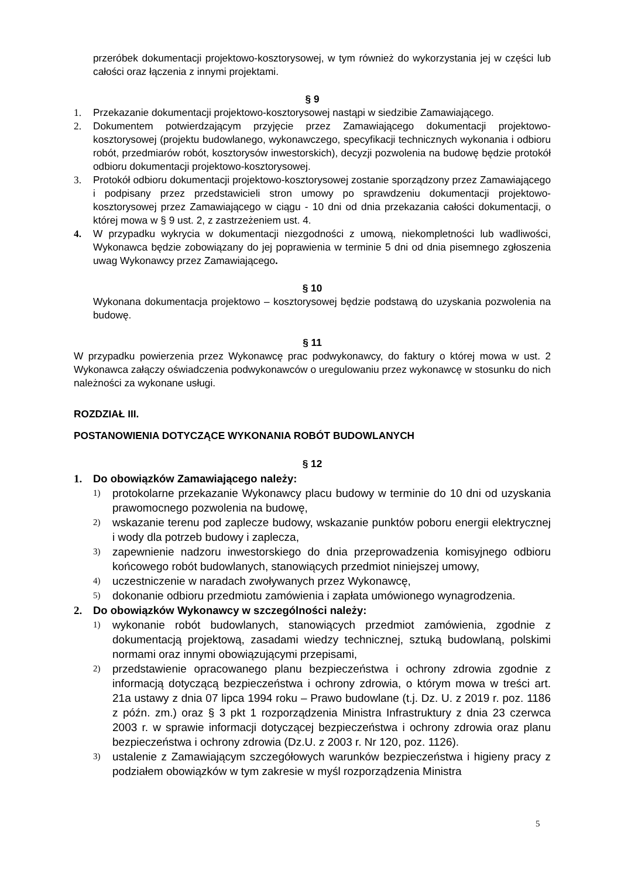przeróbek dokumentacji projektowo-kosztorysowej, w tym również do wykorzystania jej w części lub całości oraz łączenia z innymi projektami.
§ 9
1. Przekazanie dokumentacji projektowo-kosztorysowej nastąpi w siedzibie Zamawiającego.
2. Dokumentem potwierdzającym przyjęcie przez Zamawiającego dokumentacji projektowo-kosztorysowej (projektu budowlanego, wykonawczego, specyfikacji technicznych wykonania i odbioru robót, przedmiarów robót, kosztorysów inwestorskich), decyzji pozwolenia na budowę będzie protokół odbioru dokumentacji projektowo-kosztorysowej.
3. Protokół odbioru dokumentacji projektowo-kosztorysowej zostanie sporządzony przez Zamawiającego i podpisany przez przedstawicieli stron umowy po sprawdzeniu dokumentacji projektowo-kosztorysowej przez Zamawiającego w ciągu - 10 dni od dnia przekazania całości dokumentacji, o której mowa w § 9 ust. 2, z zastrzeżeniem ust. 4.
4. W przypadku wykrycia w dokumentacji niezgodności z umową, niekompletności lub wadliwości, Wykonawca będzie zobowiązany do jej poprawienia w terminie 5 dni od dnia pisemnego zgłoszenia uwag Wykonawcy przez Zamawiającego.
§ 10
Wykonana dokumentacja projektowo – kosztorysowej będzie podstawą do uzyskania pozwolenia na budowę.
§ 11
W przypadku powierzenia przez Wykonawcę prac podwykonawcy, do faktury o której mowa w ust. 2 Wykonawca załączy oświadczenia podwykonawców o uregulowaniu przez wykonawcę w stosunku do nich należności za wykonane usługi.
ROZDZIAŁ III.
POSTANOWIENIA DOTYCZĄCE WYKONANIA ROBÓT BUDOWLANYCH
§ 12
1. Do obowiązków Zamawiającego należy:
1) protokolarne przekazanie Wykonawcy placu budowy w terminie do 10 dni od uzyskania prawomocnego pozwolenia na budowę,
2) wskazanie terenu pod zaplecze budowy, wskazanie punktów poboru energii elektrycznej i wody dla potrzeb budowy i zaplecza,
3) zapewnienie nadzoru inwestorskiego do dnia przeprowadzenia komisyjnego odbioru końcowego robót budowlanych, stanowiących przedmiot niniejszej umowy,
4) uczestniczenie w naradach zwoływanych przez Wykonawcę,
5) dokonanie odbioru przedmiotu zamówienia i zapłata umówionego wynagrodzenia.
2. Do obowiązków Wykonawcy w szczególności należy:
1) wykonanie robót budowlanych, stanowiących przedmiot zamówienia, zgodnie z dokumentacją projektową, zasadami wiedzy technicznej, sztuką budowlaną, polskimi normami oraz innymi obowiązującymi przepisami,
2) przedstawienie opracowanego planu bezpieczeństwa i ochrony zdrowia zgodnie z informacją dotyczącą bezpieczeństwa i ochrony zdrowia, o którym mowa w treści art. 21a ustawy z dnia 07 lipca 1994 roku – Prawo budowlane (t.j. Dz. U. z 2019 r. poz. 1186 z późn. zm.) oraz § 3 pkt 1 rozporządzenia Ministra Infrastruktury z dnia 23 czerwca 2003 r. w sprawie informacji dotyczącej bezpieczeństwa i ochrony zdrowia oraz planu bezpieczeństwa i ochrony zdrowia (Dz.U. z 2003 r. Nr 120, poz. 1126).
3) ustalenie z Zamawiającym szczegółowych warunków bezpieczeństwa i higieny pracy z podziałem obowiązków w tym zakresie w myśl rozporządzenia Ministra
5